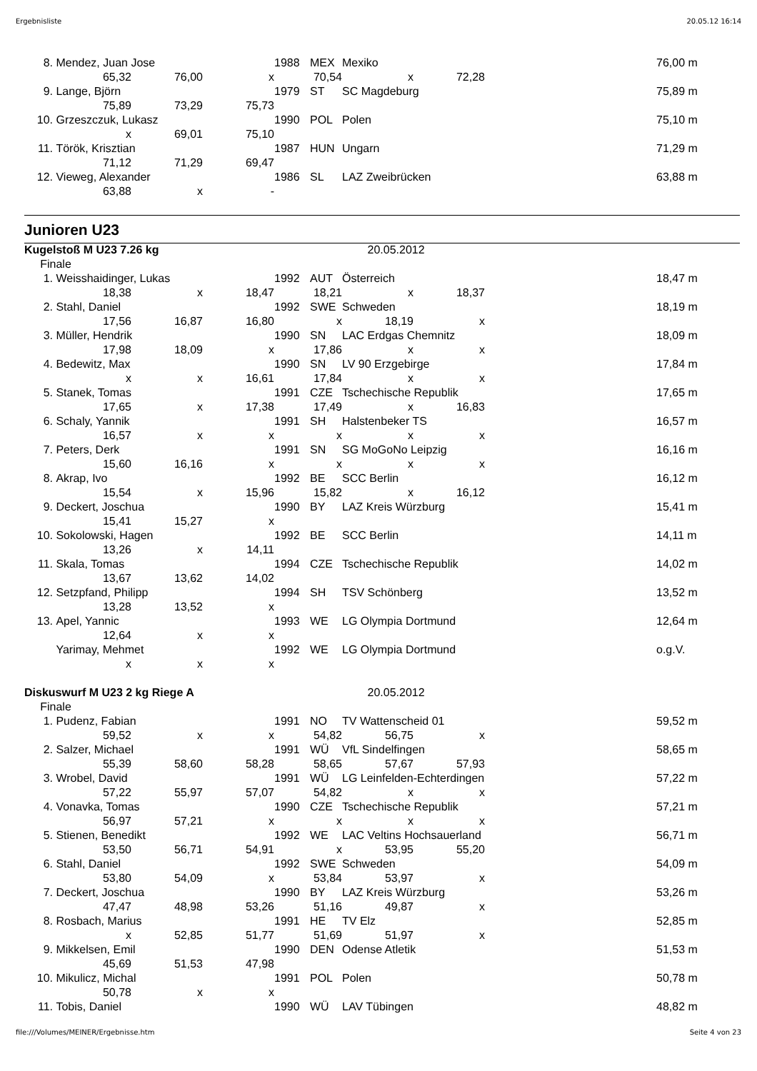Ergebnisliste 20.05.12 16:14
| 8. | Mendez, Juan Jose | | | 1988 | MEX | Mexiko | | | 76,00 m |
| | 65,32 | 76,00 | x | 70,54 | | x | 72,28 | | |
| 9. | Lange, Björn | | | 1979 | ST | SC Magdeburg | | | 75,89 m |
| | 75,89 | 73,29 | 75,73 | | | | | | |
| 10. | Grzeszczuk, Lukasz | | | 1990 | POL | Polen | | | 75,10 m |
| | x | 69,01 | 75,10 | | | | | | |
| 11. | Török, Krisztian | | | 1987 | HUN | Ungarn | | | 71,29 m |
| | 71,12 | 71,29 | 69,47 | | | | | | |
| 12. | Vieweg, Alexander | | | 1986 | SL | LAZ Zweibrücken | | | 63,88 m |
| | 63,88 | x | - | | | | | | |
Junioren U23
| Kugelstoß M U23 7.26 kg | | | | | | 20.05.2012 | | | |
| Finale | | | | | | | | | |
| 1. | Weisshaidinger, Lukas | | | 1992 | AUT | Österreich | | | 18,47 m |
| | 18,38 | x | 18,47 | 18,21 | | x | 18,37 | | |
| 2. | Stahl, Daniel | | | 1992 | SWE | Schweden | | | 18,19 m |
| | 17,56 | 16,87 | 16,80 | x | | 18,19 | x | | |
| 3. | Müller, Hendrik | | | 1990 | SN | LAC Erdgas Chemnitz | | | 18,09 m |
| | 17,98 | 18,09 | x | 17,86 | | x | x | | |
| 4. | Bedewitz, Max | | | 1990 | SN | LV 90 Erzgebirge | | | 17,84 m |
| | x | x | 16,61 | 17,84 | | x | x | | |
| 5. | Stanek, Tomas | | | 1991 | CZE | Tschechische Republik | | | 17,65 m |
| | 17,65 | x | 17,38 | 17,49 | | x | 16,83 | | |
| 6. | Schaly, Yannik | | | 1991 | SH | Halstenbeker TS | | | 16,57 m |
| | 16,57 | x | x | x | | x | x | | |
| 7. | Peters, Derk | | | 1991 | SN | SG MoGoNo Leipzig | | | 16,16 m |
| | 15,60 | 16,16 | x | x | | x | x | | |
| 8. | Akrap, Ivo | | | 1992 | BE | SCC Berlin | | | 16,12 m |
| | 15,54 | x | 15,96 | 15,82 | | x | 16,12 | | |
| 9. | Deckert, Joschua | | | 1990 | BY | LAZ Kreis Würzburg | | | 15,41 m |
| | 15,41 | 15,27 | x | | | | | | |
| 10. | Sokolowski, Hagen | | | 1992 | BE | SCC Berlin | | | 14,11 m |
| | 13,26 | x | 14,11 | | | | | | |
| 11. | Skala, Tomas | | | 1994 | CZE | Tschechische Republik | | | 14,02 m |
| | 13,67 | 13,62 | 14,02 | | | | | | |
| 12. | Setzpfand, Philipp | | | 1994 | SH | TSV Schönberg | | | 13,52 m |
| | 13,28 | 13,52 | x | | | | | | |
| 13. | Apel, Yannic | | | 1993 | WE | LG Olympia Dortmund | | | 12,64 m |
| | 12,64 | x | x | | | | | | |
| | Yarimay, Mehmet | | | 1992 | WE | LG Olympia Dortmund | | | o.g.V. |
| | x | x | x | | | | | | |
| Diskuswurf M U23 2 kg Riege A | | | | | | 20.05.2012 | | | |
| Finale | | | | | | | | | |
| 1. | Pudenz, Fabian | | | 1991 | NO | TV Wattenscheid 01 | | | 59,52 m |
| | 59,52 | x | x | 54,82 | | 56,75 | x | | |
| 2. | Salzer, Michael | | | 1991 | WÜ | VfL Sindelfingen | | | 58,65 m |
| | 55,39 | 58,60 | 58,28 | 58,65 | | 57,67 | 57,93 | | |
| 3. | Wrobel, David | | | 1991 | WÜ | LG Leinfelden-Echterdingen | | | 57,22 m |
| | 57,22 | 55,97 | 57,07 | 54,82 | | x | x | | |
| 4. | Vonavka, Tomas | | | 1990 | CZE | Tschechische Republik | | | 57,21 m |
| | 56,97 | 57,21 | x | x | | x | x | | |
| 5. | Stienen, Benedikt | | | 1992 | WE | LAC Veltins Hochsauerland | | | 56,71 m |
| | 53,50 | 56,71 | 54,91 | x | | 53,95 | 55,20 | | |
| 6. | Stahl, Daniel | | | 1992 | SWE | Schweden | | | 54,09 m |
| | 53,80 | 54,09 | x | 53,84 | | 53,97 | x | | |
| 7. | Deckert, Joschua | | | 1990 | BY | LAZ Kreis Würzburg | | | 53,26 m |
| | 47,47 | 48,98 | 53,26 | 51,16 | | 49,87 | x | | |
| 8. | Rosbach, Marius | | | 1991 | HE | TV Elz | | | 52,85 m |
| | x | 52,85 | 51,77 | 51,69 | | 51,97 | x | | |
| 9. | Mikkelsen, Emil | | | 1990 | DEN | Odense Atletik | | | 51,53 m |
| | 45,69 | 51,53 | 47,98 | | | | | | |
| 10. | Mikulicz, Michal | | | 1991 | POL | Polen | | | 50,78 m |
| | 50,78 | x | x | | | | | | |
| 11. | Tobis, Daniel | | | 1990 | WÜ | LAV Tübingen | | | 48,82 m |
file:///Volumes/MEINER/Ergebnisse.htm Seite 4 von 23